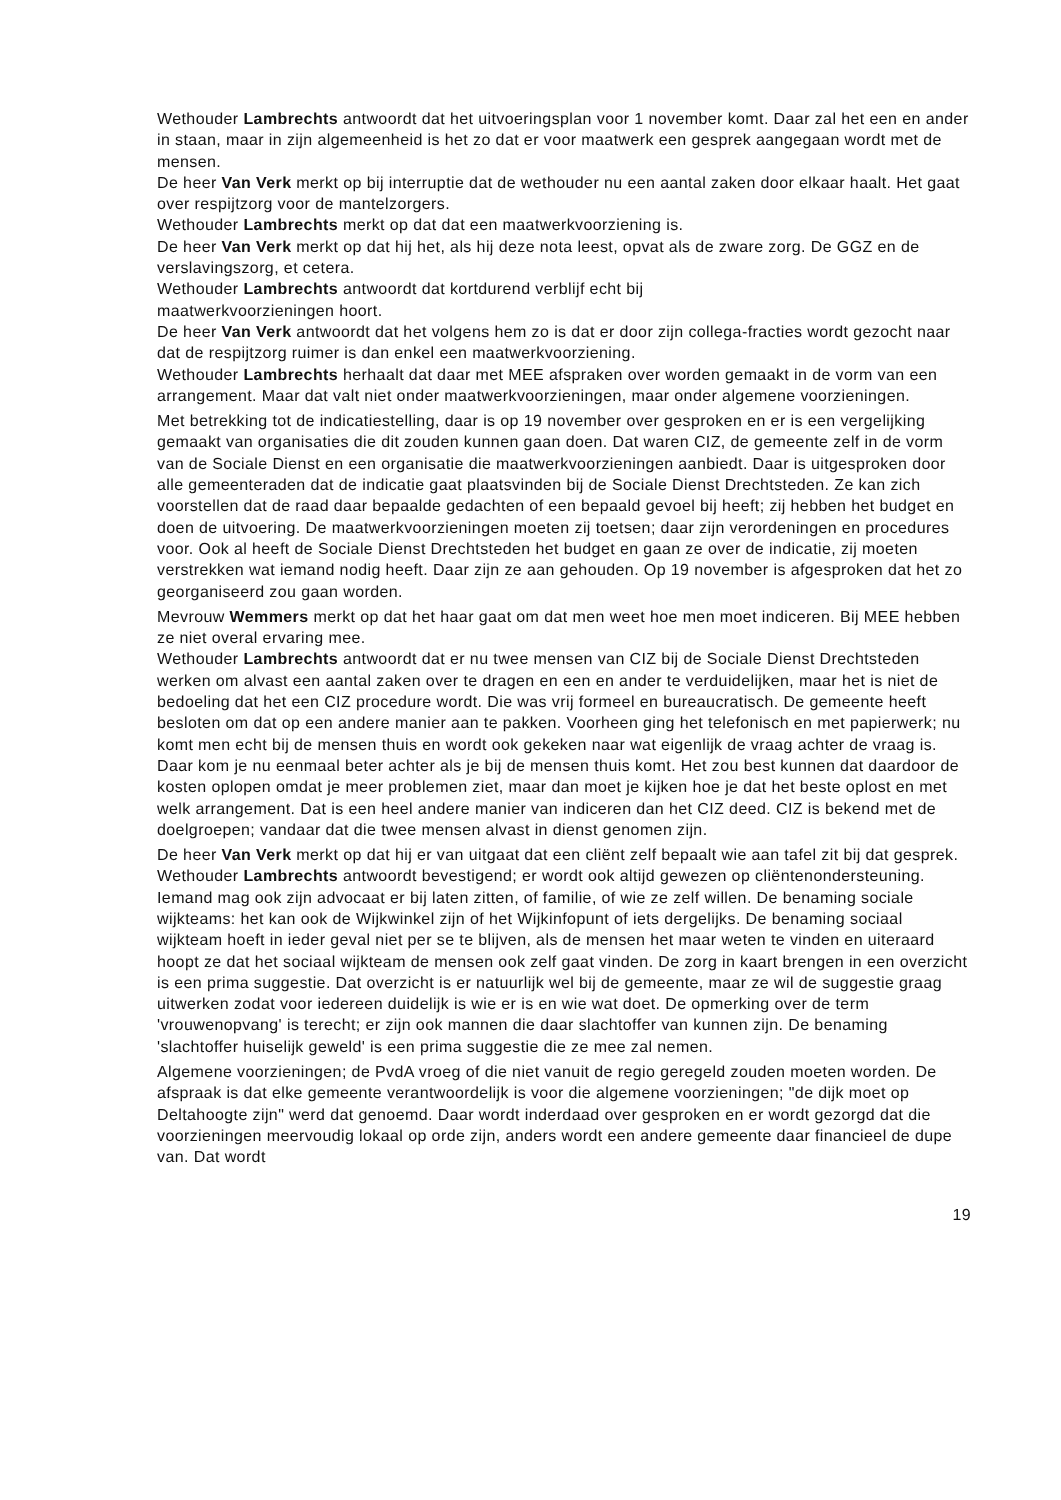Wethouder Lambrechts antwoordt dat het uitvoeringsplan voor 1 november komt. Daar zal het een en ander in staan, maar in zijn algemeenheid is het zo dat er voor maatwerk een gesprek aangegaan wordt met de mensen.
De heer Van Verk merkt op bij interruptie dat de wethouder nu een aantal zaken door elkaar haalt. Het gaat over respijtzorg voor de mantelzorgers.
Wethouder Lambrechts merkt op dat dat een maatwerkvoorziening is.
De heer Van Verk merkt op dat hij het, als hij deze nota leest, opvat als de zware zorg. De GGZ en de verslavingszorg, et cetera.
Wethouder Lambrechts antwoordt dat kortdurend verblijf echt bij
maatwerkvoorzieningen hoort.
De heer Van Verk antwoordt dat het volgens hem zo is dat er door zijn collega-fracties wordt gezocht naar dat de respijtzorg ruimer is dan enkel een maatwerkvoorziening.
Wethouder Lambrechts herhaalt dat daar met MEE afspraken over worden gemaakt in de vorm van een arrangement. Maar dat valt niet onder maatwerkvoorzieningen, maar onder algemene voorzieningen.
Met betrekking tot de indicatiestelling, daar is op 19 november over gesproken en er is een vergelijking gemaakt van organisaties die dit zouden kunnen gaan doen. Dat waren CIZ, de gemeente zelf in de vorm van de Sociale Dienst en een organisatie die maatwerkvoorzieningen aanbiedt. Daar is uitgesproken door alle gemeenteraden dat de indicatie gaat plaatsvinden bij de Sociale Dienst Drechtsteden. Ze kan zich voorstellen dat de raad daar bepaalde gedachten of een bepaald gevoel bij heeft; zij hebben het budget en doen de uitvoering. De maatwerkvoorzieningen moeten zij toetsen; daar zijn verordeningen en procedures voor. Ook al heeft de Sociale Dienst Drechtsteden het budget en gaan ze over de indicatie, zij moeten verstrekken wat iemand nodig heeft. Daar zijn ze aan gehouden. Op 19 november is afgesproken dat het zo georganiseerd zou gaan worden.
Mevrouw Wemmers merkt op dat het haar gaat om dat men weet hoe men moet indiceren. Bij MEE hebben ze niet overal ervaring mee.
Wethouder Lambrechts antwoordt dat er nu twee mensen van CIZ bij de Sociale Dienst Drechtsteden werken om alvast een aantal zaken over te dragen en een en ander te verduidelijken, maar het is niet de bedoeling dat het een CIZ procedure wordt. Die was vrij formeel en bureaucratisch. De gemeente heeft besloten om dat op een andere manier aan te pakken. Voorheen ging het telefonisch en met papierwerk; nu komt men echt bij de mensen thuis en wordt ook gekeken naar wat eigenlijk de vraag achter de vraag is. Daar kom je nu eenmaal beter achter als je bij de mensen thuis komt. Het zou best kunnen dat daardoor de kosten oplopen omdat je meer problemen ziet, maar dan moet je kijken hoe je dat het beste oplost en met welk arrangement. Dat is een heel andere manier van indiceren dan het CIZ deed. CIZ is bekend met de doelgroepen; vandaar dat die twee mensen alvast in dienst genomen zijn.
De heer Van Verk merkt op dat hij er van uitgaat dat een cliënt zelf bepaalt wie aan tafel zit bij dat gesprek.
Wethouder Lambrechts antwoordt bevestigend; er wordt ook altijd gewezen op cliëntenondersteuning. Iemand mag ook zijn advocaat er bij laten zitten, of familie, of wie ze zelf willen. De benaming sociale wijkteams: het kan ook de Wijkwinkel zijn of het Wijkinfopunt of iets dergelijks. De benaming sociaal wijkteam hoeft in ieder geval niet per se te blijven, als de mensen het maar weten te vinden en uiteraard hoopt ze dat het sociaal wijkteam de mensen ook zelf gaat vinden. De zorg in kaart brengen in een overzicht is een prima suggestie. Dat overzicht is er natuurlijk wel bij de gemeente, maar ze wil de suggestie graag uitwerken zodat voor iedereen duidelijk is wie er is en wie wat doet. De opmerking over de term 'vrouwenopvang' is terecht; er zijn ook mannen die daar slachtoffer van kunnen zijn. De benaming 'slachtoffer huiselijk geweld' is een prima suggestie die ze mee zal nemen.
Algemene voorzieningen; de PvdA vroeg of die niet vanuit de regio geregeld zouden moeten worden. De afspraak is dat elke gemeente verantwoordelijk is voor die algemene voorzieningen; "de dijk moet op Deltahoogte zijn" werd dat genoemd. Daar wordt inderdaad over gesproken en er wordt gezorgd dat die voorzieningen meervoudig lokaal op orde zijn, anders wordt een andere gemeente daar financieel de dupe van. Dat wordt
19